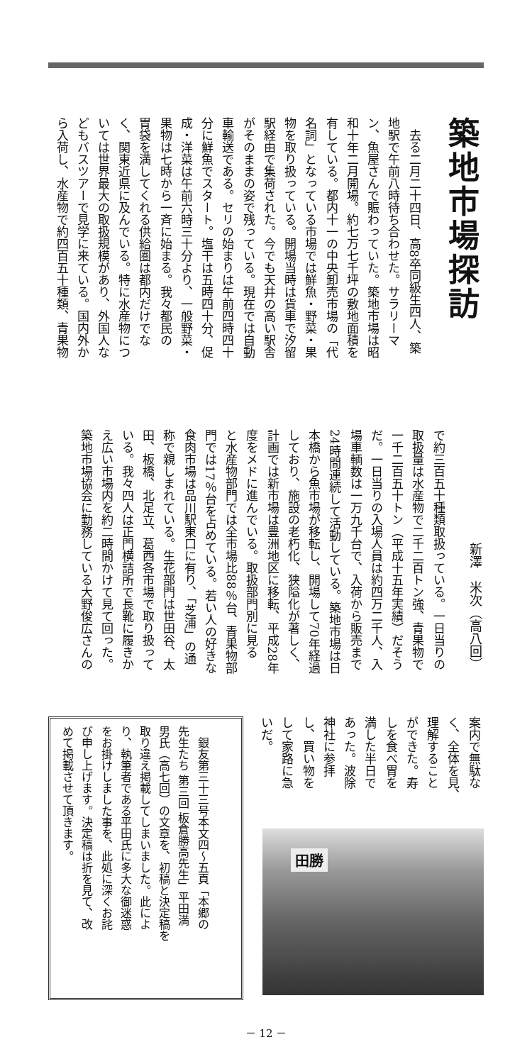築地市場探訪
　去る二月二十四日、高8卒同級生四人、築
地駅で午前八時待ち合わせた。サラリーマ
ン、魚屋さんで賑わっていた。築地市場は昭
和十年二月開場。約七万七千坪の敷地面積を
有している。都内十一の中央卸売市場の「代
名詞」となっている市場では鮮魚・野菜・果
物を取り扱っている。開場当時は貨車で汐留
駅経由で集荷された。今でも天井の高い駅舎
がそのままの姿で残っている。現在では自動
車輸送である。セリの始まりは午前四時四十
分に鮮魚でスタート。塩干は五時四十分、促
成・洋菜は午前六時三十分より、一般野菜・
果物は七時から一斉に始まる。我々都民の
胃袋を満してくれる供給圏は都内だけでな
く、関東近県に及んでいる。特に水産物につ
いては世界最大の取扱規模があり、外国人な
どもバスツアーで見学に来ている。国内外か
ら入荷し、水産物で約四百五十種類、青果物
新澤　米次（高八回）
で約三百五十種類取扱っている。一日当りの
取扱量は水産物で二千二百トン強、青果物で
一千二百五十トン（平成十五年実績）だそう
だ。一日当りの入場人員は約四万二千人、入
場車輌数は一万九千台で、入荷から販売まで
24時間連続して活動している。築地市場は日
本橋から魚市場が移転し、開場して70年経過
しており、施設の老朽化、狭隘化が著しく、
計画では新市場は豊洲地区に移転、平成28年
度をメドに進んでいる。取扱部門別に見る
と水産物部門では全市場比88％台、青果物部
門では17％台を占めている。若い人の好きな
食肉市場は品川駅東口に有り、「芝浦」の通
称で親しまれている。生花部門は世田谷、太
田、板橋、北足立、葛西各市場で取り扱って
いる。我々四人は正門横詰所で長靴に履きか
え広い市場内を約二時間かけて見て回った。
築地市場協会に勤務している大野俊広さんの
案内で無駄な
く、全体を見、
理解すること
ができた。寿
しを食べ胃を
満した半日で
あった。波除
神社に参拝
し、買い物を
して家路に急
いだ。
田勝
　銀友第三十三号本文四～五頁「本郷の
先生たち 第三回 板倉勝高先生」平田満
男氏（高七回）の文章を、初稿と決定稿を
取り違え掲載してしまいました。此によ
り、執筆者である平田氏に多大な御迷惑
をお掛けしました事を、此処に深くお詫
び申し上げます。決定稿は折を見て、改
めて掲載させて頂きます。
－ 12 －